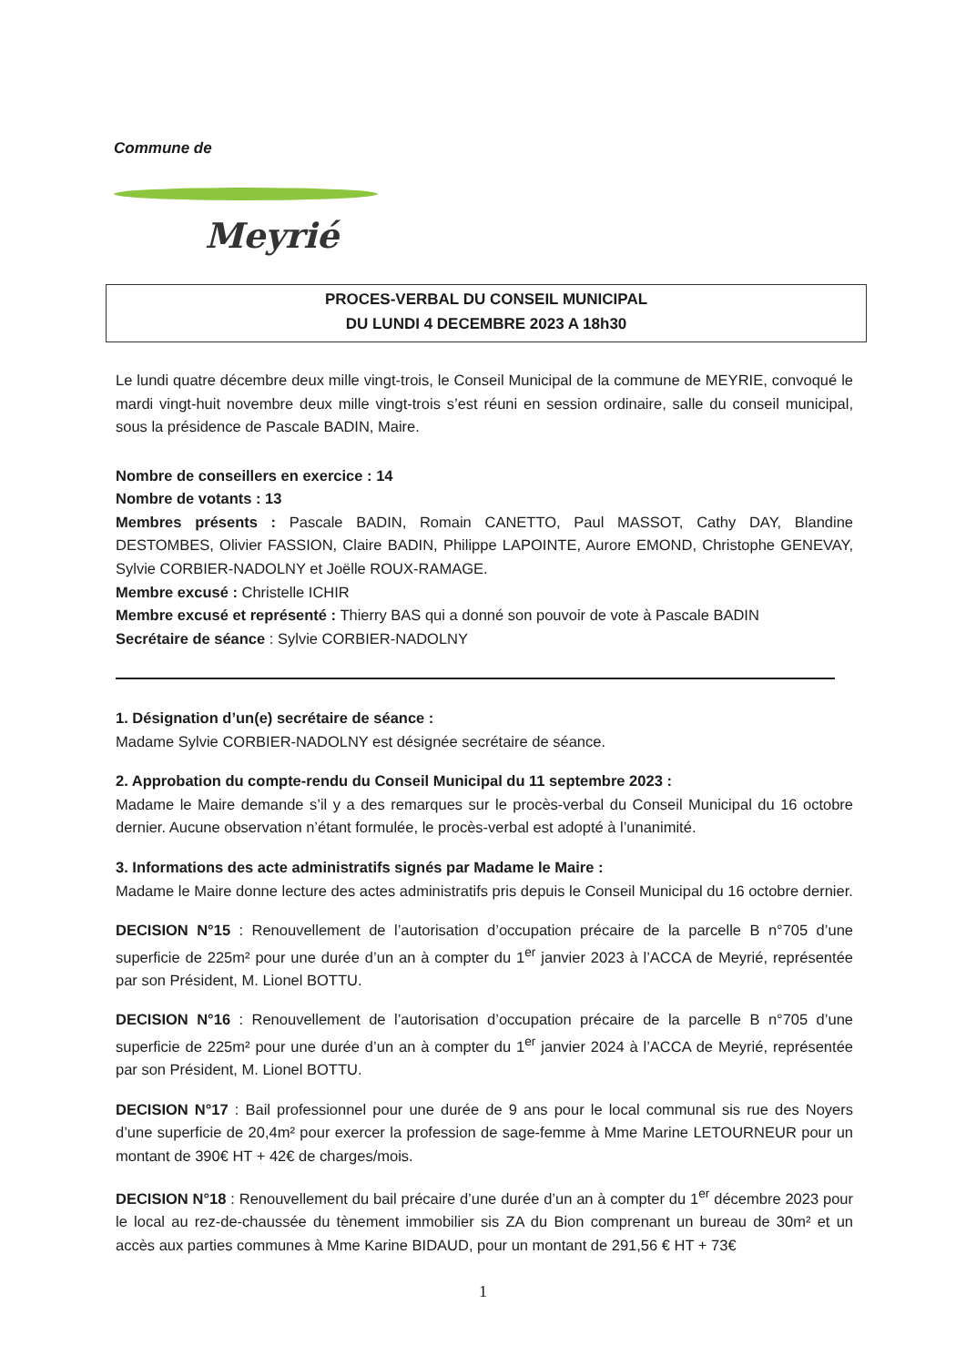Commune de
Meyrié
PROCES-VERBAL DU CONSEIL MUNICIPAL
DU LUNDI 4 DECEMBRE 2023 A 18h30
Le lundi quatre décembre deux mille vingt-trois, le Conseil Municipal de la commune de MEYRIE, convoqué le mardi vingt-huit novembre deux mille vingt-trois s’est réuni en session ordinaire, salle du conseil municipal, sous la présidence de Pascale BADIN, Maire.
Nombre de conseillers en exercice : 14
Nombre de votants : 13
Membres présents : Pascale BADIN, Romain CANETTO, Paul MASSOT, Cathy DAY, Blandine DESTOMBES, Olivier FASSION, Claire BADIN, Philippe LAPOINTE, Aurore EMOND, Christophe GENEVAY, Sylvie CORBIER-NADOLNY et Joëlle ROUX-RAMAGE.
Membre excusé : Christelle ICHIR
Membre excusé et représenté : Thierry BAS qui a donné son pouvoir de vote à Pascale BADIN
Secrétaire de séance : Sylvie CORBIER-NADOLNY
1. Désignation d’un(e) secrétaire de séance :
Madame Sylvie CORBIER-NADOLNY est désignée secrétaire de séance.
2. Approbation du compte-rendu du Conseil Municipal du 11 septembre 2023 :
Madame le Maire demande s’il y a des remarques sur le procès-verbal du Conseil Municipal du 16 octobre dernier. Aucune observation n’étant formulée, le procès-verbal est adopté à l’unanimité.
3. Informations des acte administratifs signés par Madame le Maire :
Madame le Maire donne lecture des actes administratifs pris depuis le Conseil Municipal du 16 octobre dernier.
DECISION N°15 : Renouvellement de l’autorisation d’occupation précaire de la parcelle B n°705 d’une superficie de 225m² pour une durée d’un an à compter du 1<sup>er</sup> janvier 2023 à l’ACCA de Meyrié, représentée par son Président, M. Lionel BOTTU.
DECISION N°16 : Renouvellement de l’autorisation d’occupation précaire de la parcelle B n°705 d’une superficie de 225m² pour une durée d’un an à compter du 1<sup>er</sup> janvier 2024 à l’ACCA de Meyrié, représentée par son Président, M. Lionel BOTTU.
DECISION N°17 : Bail professionnel pour une durée de 9 ans pour le local communal sis rue des Noyers d’une superficie de 20,4m² pour exercer la profession de sage-femme à Mme Marine LETOURNEUR pour un montant de 390€ HT + 42€ de charges/mois.
DECISION N°18 : Renouvellement du bail précaire d’une durée d’un an à compter du 1<sup>er</sup> décembre 2023 pour le local au rez-de-chaussée du tènement immobilier sis ZA du Bion comprenant un bureau de 30m² et un accès aux parties communes à Mme Karine BIDAUD, pour un montant de 291,56 € HT + 73€
1